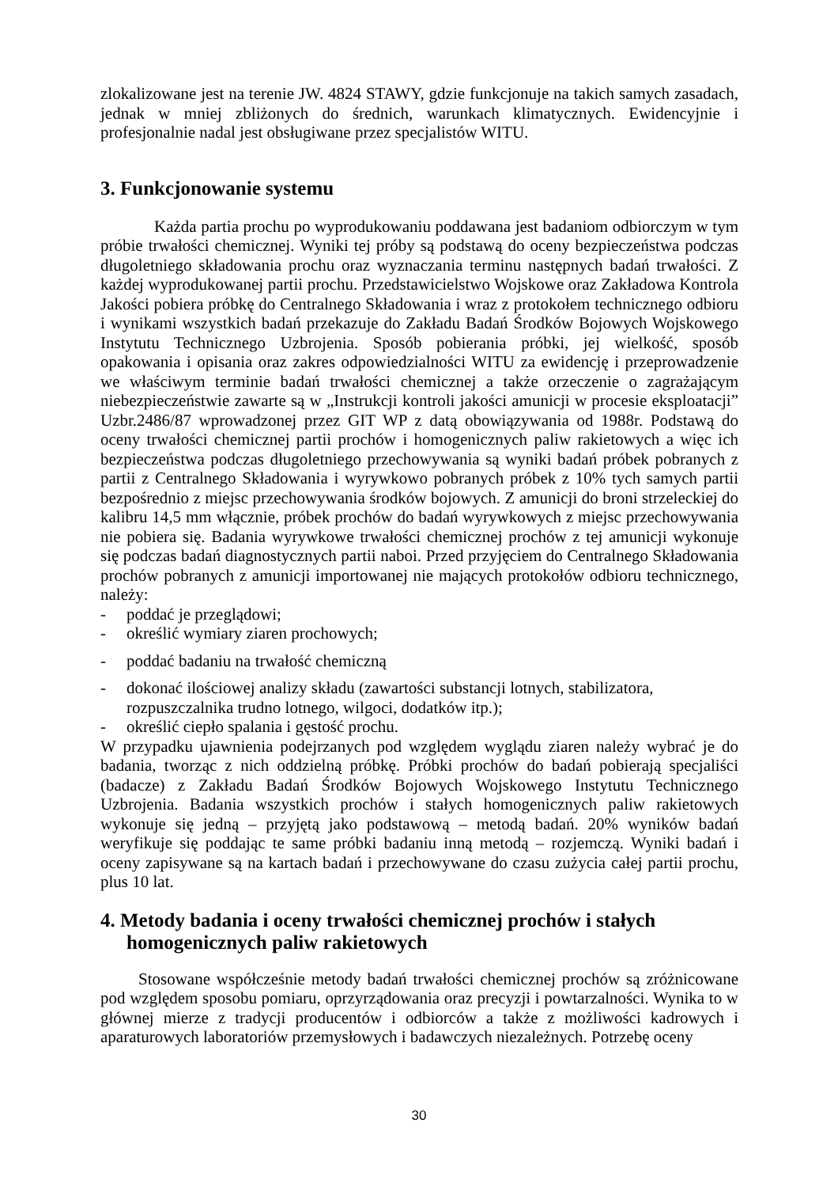zlokalizowane jest na terenie JW. 4824 STAWY, gdzie funkcjonuje na takich samych zasadach, jednak w mniej zbliżonych do średnich, warunkach klimatycznych. Ewidencyjnie i profesjonalnie nadal jest obsługiwane przez specjalistów WITU.
3. Funkcjonowanie systemu
Każda partia prochu po wyprodukowaniu poddawana jest badaniom odbiorczym w tym próbie trwałości chemicznej. Wyniki tej próby są podstawą do oceny bezpieczeństwa podczas długoletniego składowania prochu oraz wyznaczania terminu następnych badań trwałości. Z każdej wyprodukowanej partii prochu. Przedstawicielstwo Wojskowe oraz Zakładowa Kontrola Jakości pobiera próbkę do Centralnego Składowania i wraz z protokołem technicznego odbioru i wynikami wszystkich badań przekazuje do Zakładu Badań Środków Bojowych Wojskowego Instytutu Technicznego Uzbrojenia. Sposób pobierania próbki, jej wielkość, sposób opakowania i opisania oraz zakres odpowiedzialności WITU za ewidencję i przeprowadzenie we właściwym terminie badań trwałości chemicznej a także orzeczenie o zagrażającym niebezpieczeństwie zawarte są w „Instrukcji kontroli jakości amunicji w procesie eksploatacji” Uzbr.2486/87 wprowadzonej przez GIT WP z datą obowiązywania od 1988r. Podstawą do oceny trwałości chemicznej partii prochów i homogenicznych paliw rakietowych a więc ich bezpieczeństwa podczas długoletniego przechowywania są wyniki badań próbek pobranych z partii z Centralnego Składowania i wyrywkowo pobranych próbek z 10% tych samych partii bezpośrednio z miejsc przechowywania środków bojowych. Z amunicji do broni strzeleckiej do kalibru 14,5 mm włącznie, próbek prochów do badań wyrywkowych z miejsc przechowywania nie pobiera się. Badania wyrywkowe trwałości chemicznej prochów z tej amunicji wykonuje się podczas badań diagnostycznych partii naboi. Przed przyjęciem do Centralnego Składowania prochów pobranych z amunicji importowanej nie mających protokołów odbioru technicznego, należy:
- poddać je przeglądowi;
- określić wymiary ziaren prochowych;
- poddać badaniu na trwałość chemiczną
- dokonać ilościowej analizy składu (zawartości substancji lotnych, stabilizatora, rozpuszczalnika trudno lotnego, wilgoci, dodatków itp.);
- określić ciepło spalania i gęstość prochu.
W przypadku ujawnienia podejrzanych pod względem wyglądu ziaren należy wybrać je do badania, tworząc z nich oddzielną próbkę. Próbki prochów do badań pobierają specjaliści (badacze) z Zakładu Badań Środków Bojowych Wojskowego Instytutu Technicznego Uzbrojenia. Badania wszystkich prochów i stałych homogenicznych paliw rakietowych wykonuje się jedną – przyjętą jako podstawową – metodą badań. 20% wyników badań weryfikuje się poddając te same próbki badaniu inną metodą – rozjemczą. Wyniki badań i oceny zapisywane są na kartach badań i przechowywane do czasu zużycia całej partii prochu, plus 10 lat.
4. Metody badania i oceny trwałości chemicznej prochów i stałych homogenicznych paliw rakietowych
Stosowane współcześnie metody badań trwałości chemicznej prochów są zróżnicowane pod względem sposobu pomiaru, oprzyrządowania oraz precyzji i powtarzalności. Wynika to w głównej mierze z tradycji producentów i odbiorców a także z możliwości kadrowych i aparaturowych laboratoriów przemysłowych i badawczych niezależnych. Potrzebę oceny
30